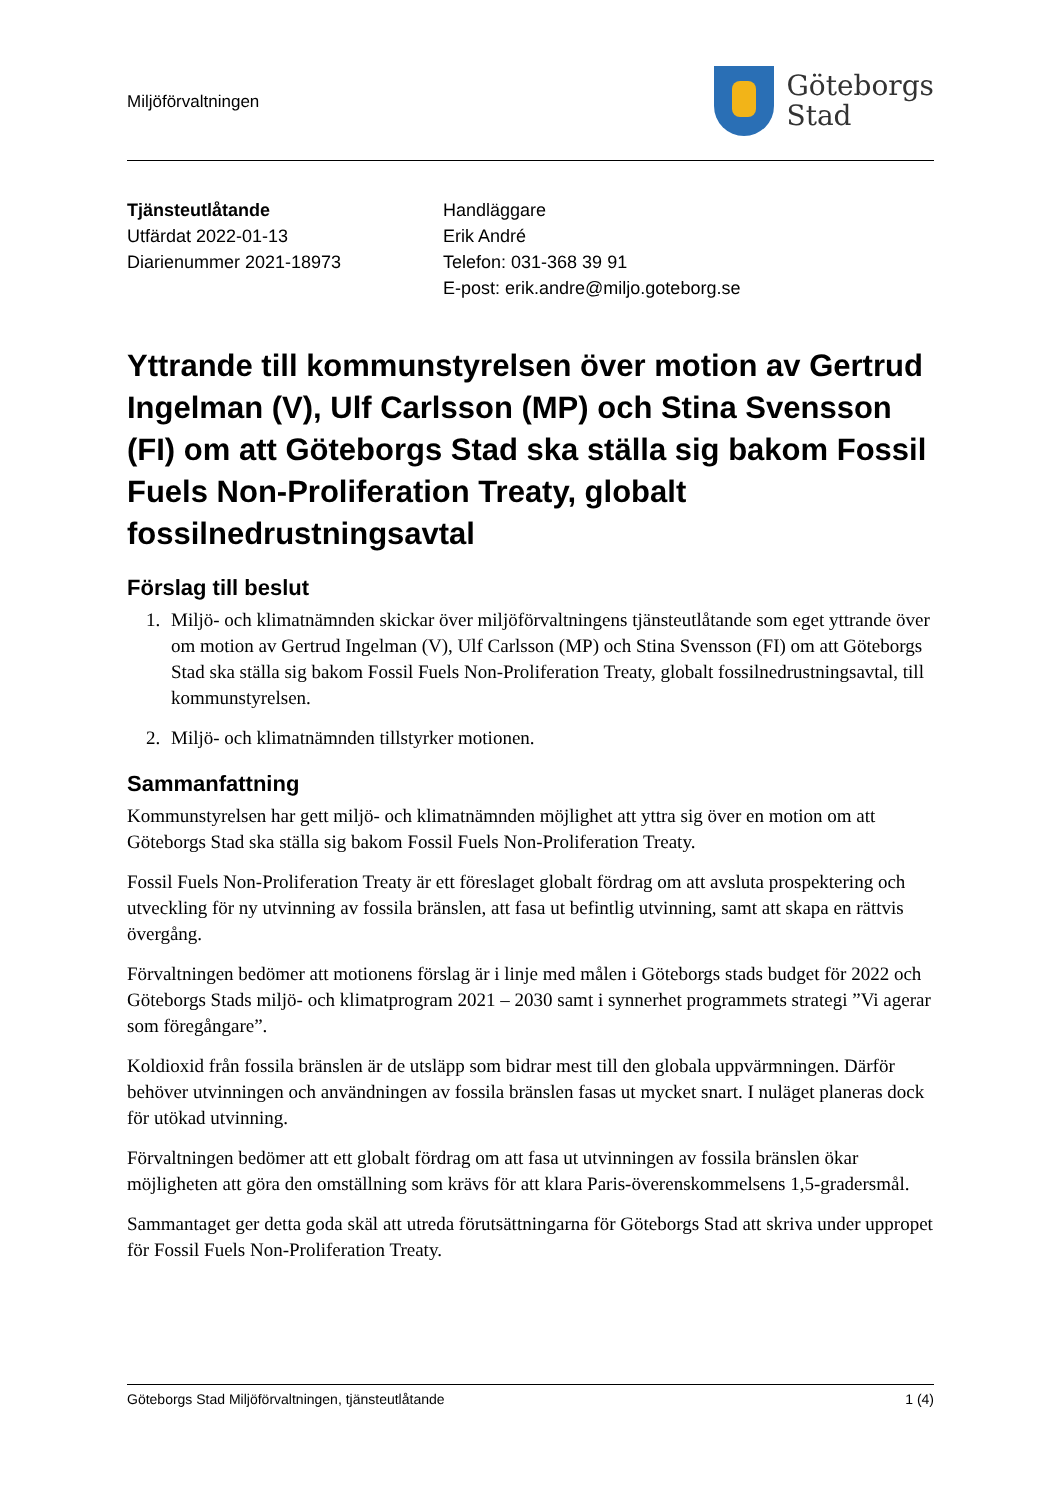Miljöförvaltningen
Göteborgs
Stad
Tjänsteutlåtande
Utfärdat 2022-01-13
Diarienummer 2021-18973
Handläggare
Erik André
Telefon: 031-368 39 91
E-post: erik.andre@miljo.goteborg.se
Yttrande till kommunstyrelsen över motion av Gertrud Ingelman (V), Ulf Carlsson (MP) och Stina Svensson (FI) om att Göteborgs Stad ska ställa sig bakom Fossil Fuels Non-Proliferation Treaty, globalt fossilnedrustningsavtal
Förslag till beslut
1. Miljö- och klimatnämnden skickar över miljöförvaltningens tjänsteutlåtande som eget yttrande över om motion av Gertrud Ingelman (V), Ulf Carlsson (MP) och Stina Svensson (FI) om att Göteborgs Stad ska ställa sig bakom Fossil Fuels Non-Proliferation Treaty, globalt fossilnedrustningsavtal, till kommunstyrelsen.
2. Miljö- och klimatnämnden tillstyrker motionen.
Sammanfattning
Kommunstyrelsen har gett miljö- och klimatnämnden möjlighet att yttra sig över en motion om att Göteborgs Stad ska ställa sig bakom Fossil Fuels Non-Proliferation Treaty.
Fossil Fuels Non-Proliferation Treaty är ett föreslaget globalt fördrag om att avsluta prospektering och utveckling för ny utvinning av fossila bränslen, att fasa ut befintlig utvinning, samt att skapa en rättvis övergång.
Förvaltningen bedömer att motionens förslag är i linje med målen i Göteborgs stads budget för 2022 och Göteborgs Stads miljö- och klimatprogram 2021 – 2030 samt i synnerhet programmets strategi ”Vi agerar som föregångare”.
Koldioxid från fossila bränslen är de utsläpp som bidrar mest till den globala uppvärmningen. Därför behöver utvinningen och användningen av fossila bränslen fasas ut mycket snart. I nuläget planeras dock för utökad utvinning.
Förvaltningen bedömer att ett globalt fördrag om att fasa ut utvinningen av fossila bränslen ökar möjligheten att göra den omställning som krävs för att klara Paris-överenskommelsens 1,5-gradersmål.
Sammantaget ger detta goda skäl att utreda förutsättningarna för Göteborgs Stad att skriva under uppropet för Fossil Fuels Non-Proliferation Treaty.
Göteborgs Stad Miljöförvaltningen, tjänsteutlåtande 1 (4)